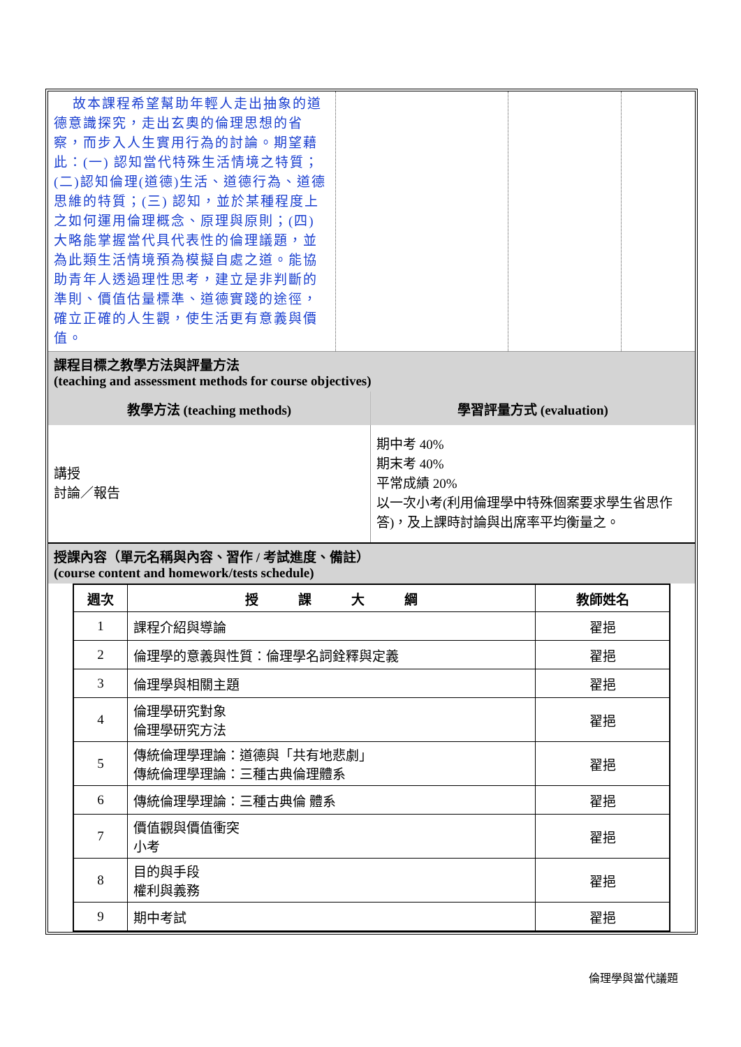| 故本課程希望幫助年輕人走出抽象的道德意識探究，走出玄奧的倫理思想的省察，而步入人生實用行為的討論。期望藉此：(一) 認知當代特殊生活情境之特質；(二)認知倫理(道德)生活、道德行為、道德思維的特質；(三) 認知，並於某種程度上之如何運用倫理概念、原理與原則；(四) 大略能掌握當代具代表性的倫理議題，並為此類生活情境預為模擬自處之道。能協助青年人透過理性思考，建立是非判斷的準則、價值估量標準、道德實踐的途徑，確立正確的人生觀，使生活更有意義與價值。 | | | |
課程目標之教學方法與評量方法
(teaching and assessment methods for course objectives)
| 教學方法 (teaching methods) | 學習評量方式 (evaluation) |
| --- | --- |
| 講授 討論／報告 | 期中考 40% 期末考 40% 平常成績 20% 以一次小考(利用倫理學中特殊個案要求學生省思作答)，及上課時討論與出席率平均衡量之。 |
授課內容（單元名稱與內容、習作 / 考試進度、備註）
(course content and homework/tests schedule)
| 週次 | 授 課 大 綱 | 教師姓名 |
| --- | --- | --- |
| 1 | 課程介紹與導論 | 翟挹 |
| 2 | 倫理學的意義與性質：倫理學名詞銓釋與定義 | 翟挹 |
| 3 | 倫理學與相關主題 | 翟挹 |
| 4 | 倫理學研究對象 倫理學研究方法 | 翟挹 |
| 5 | 傳統倫理學理論：道德與「共有地悲劇」 傳統倫理學理論：三種古典倫理體系 | 翟挹 |
| 6 | 傳統倫理學理論：三種古典倫 體系 | 翟挹 |
| 7 | 價值觀與價值衝突 小考 | 翟挹 |
| 8 | 目的與手段 權利與義務 | 翟挹 |
| 9 | 期中考試 | 翟挹 |
倫理學與當代議題